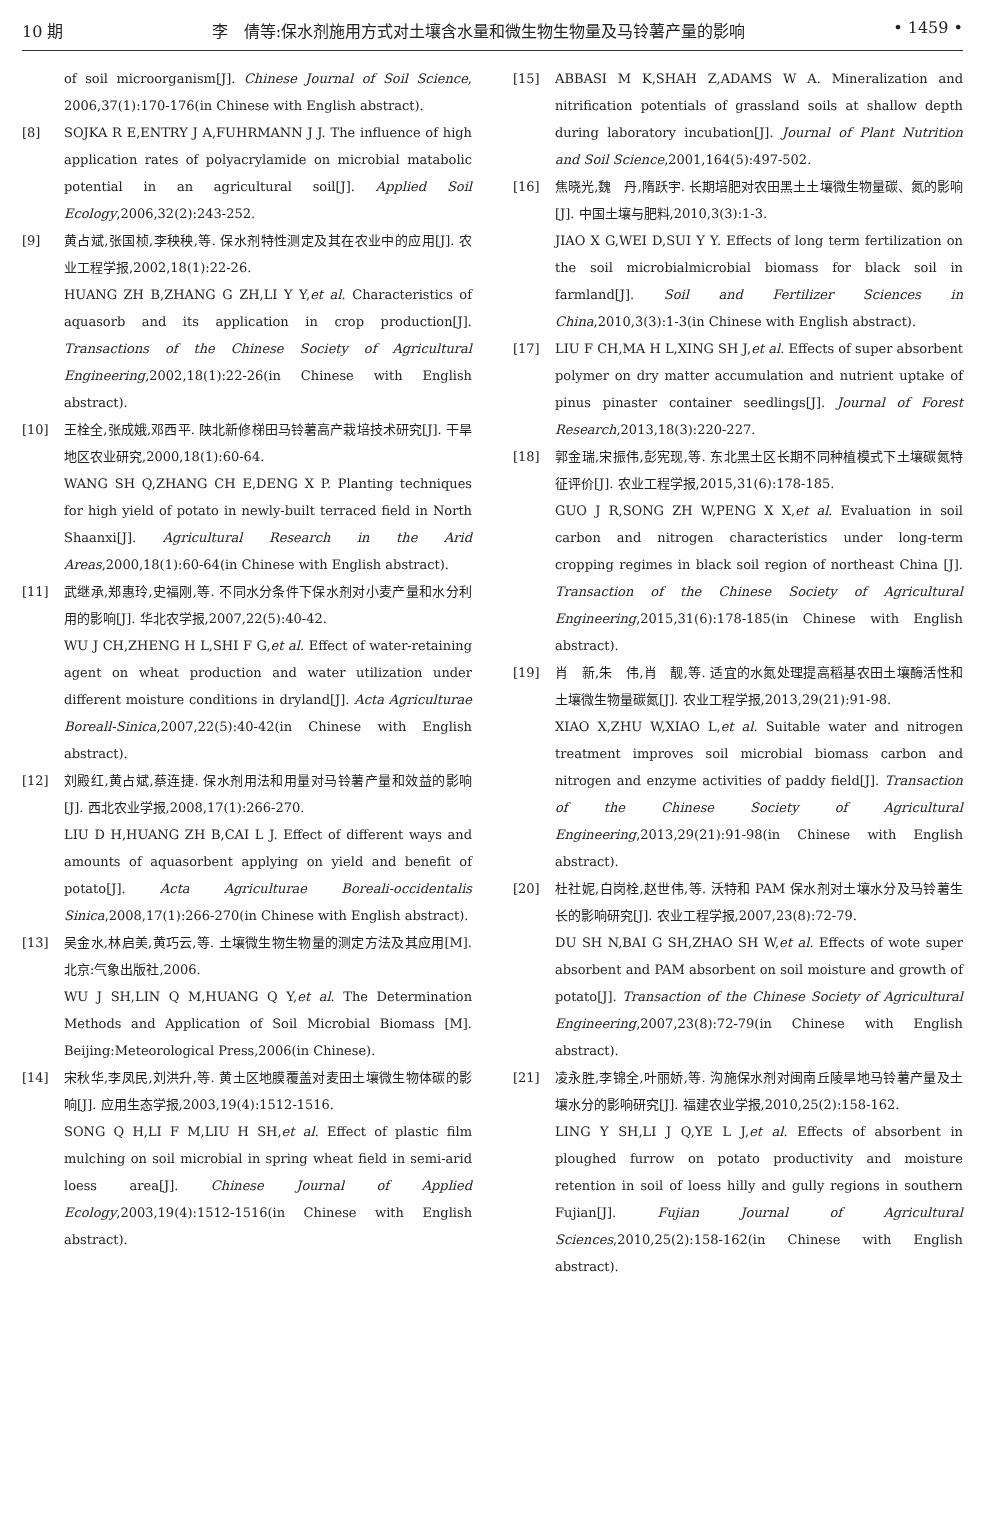10 期 李　倩等:保水剂施用方式对土壤含水量和微生物生物量及马铃薯产量的影响 • 1459 •
of soil microorganism[J]. Chinese Journal of Soil Science, 2006,37(1):170-176(in Chinese with English abstract).
[8] SOJKA R E,ENTRY J A,FUHRMANN J J. The influence of high application rates of polyacrylamide on microbial matabolic potential in an agricultural soil[J]. Applied Soil Ecology,2006,32(2):243-252.
[9] 黄占斌,张国桢,李秧秧,等. 保水剂特性测定及其在农业中的应用[J]. 农业工程学报,2002,18(1):22-26.
HUANG ZH B,ZHANG G ZH,LI Y Y,et al. Characteristics of aquasorb and its application in crop production[J]. Transactions of the Chinese Society of Agricultural Engineering,2002,18(1):22-26(in Chinese with English abstract).
[10] 王栓全,张成娥,邓西平. 陕北新修梯田马铃薯高产栽培技术研究[J]. 干旱地区农业研究,2000,18(1):60-64.
WANG SH Q,ZHANG CH E,DENG X P. Planting techniques for high yield of potato in newly-built terraced field in North Shaanxi[J]. Agricultural Research in the Arid Areas,2000,18(1):60-64(in Chinese with English abstract).
[11] 武继承,郑惠玲,史福刚,等. 不同水分条件下保水剂对小麦产量和水分利用的影响[J]. 华北农学报,2007,22(5):40-42.
WU J CH,ZHENG H L,SHI F G,et al. Effect of water-retaining agent on wheat production and water utilization under different moisture conditions in dryland[J]. Acta Agriculturae Boreall-Sinica,2007,22(5):40-42(in Chinese with English abstract).
[12] 刘殿红,黄占斌,蔡连捷. 保水剂用法和用量对马铃薯产量和效益的影响[J]. 西北农业学报,2008,17(1):266-270.
LIU D H,HUANG ZH B,CAI L J. Effect of different ways and amounts of aquasorbent applying on yield and benefit of potato[J]. Acta Agriculturae Boreali-occidentalis Sinica,2008,17(1):266-270(in Chinese with English abstract).
[13] 吴金水,林启美,黄巧云,等. 土壤微生物生物量的测定方法及其应用[M]. 北京:气象出版社,2006.
WU J SH,LIN Q M,HUANG Q Y,et al. The Determination Methods and Application of Soil Microbial Biomass [M]. Beijing:Meteorological Press,2006(in Chinese).
[14] 宋秋华,李凤民,刘洪升,等. 黄土区地膜覆盖对麦田土壤微生物体碳的影响[J]. 应用生态学报,2003,19(4):1512-1516.
SONG Q H,LI F M,LIU H SH,et al. Effect of plastic film mulching on soil microbial in spring wheat field in semi-arid loess area[J]. Chinese Journal of Applied Ecology,2003,19(4):1512-1516(in Chinese with English abstract).
[15] ABBASI M K,SHAH Z,ADAMS W A. Mineralization and nitrification potentials of grassland soils at shallow depth during laboratory incubation[J]. Journal of Plant Nutrition and Soil Science,2001,164(5):497-502.
[16] 焦晓光,魏　丹,隋跃宇. 长期培肥对农田黑土土壤微生物量碳、氮的影响[J]. 中国土壤与肥料,2010,3(3):1-3.
JIAO X G,WEI D,SUI Y Y. Effects of long term fertilization on the soil microbialmicrobial biomass for black soil in farmland[J]. Soil and Fertilizer Sciences in China,2010,3(3):1-3(in Chinese with English abstract).
[17] LIU F CH,MA H L,XING SH J,et al. Effects of super absorbent polymer on dry matter accumulation and nutrient uptake of pinus pinaster container seedlings[J]. Journal of Forest Research,2013,18(3):220-227.
[18] 郭金瑞,宋振伟,彭宪现,等. 东北黑土区长期不同种植模式下土壤碳氮特征评价[J]. 农业工程学报,2015,31(6):178-185.
GUO J R,SONG ZH W,PENG X X,et al. Evaluation in soil carbon and nitrogen characteristics under long-term cropping regimes in black soil region of northeast China [J]. Transaction of the Chinese Society of Agricultural Engineering,2015,31(6):178-185(in Chinese with English abstract).
[19] 肖　新,朱　伟,肖　靓,等. 适宜的水氮处理提高稻基农田土壤酶活性和土壤微生物量碳氮[J]. 农业工程学报,2013,29(21):91-98.
XIAO X,ZHU W,XIAO L,et al. Suitable water and nitrogen treatment improves soil microbial biomass carbon and nitrogen and enzyme activities of paddy field[J]. Transaction of the Chinese Society of Agricultural Engineering,2013,29(21):91-98(in Chinese with English abstract).
[20] 杜社妮,白岗栓,赵世伟,等. 沃特和 PAM 保水剂对土壤水分及马铃薯生长的影响研究[J]. 农业工程学报,2007,23(8):72-79.
DU SH N,BAI G SH,ZHAO SH W,et al. Effects of wote super absorbent and PAM absorbent on soil moisture and growth of potato[J]. Transaction of the Chinese Society of Agricultural Engineering,2007,23(8):72-79(in Chinese with English abstract).
[21] 凌永胜,李锦全,叶丽娇,等. 沟施保水剂对闽南丘陵旱地马铃薯产量及土壤水分的影响研究[J]. 福建农业学报,2010,25(2):158-162.
LING Y SH,LI J Q,YE L J,et al. Effects of absorbent in ploughed furrow on potato productivity and moisture retention in soil of loess hilly and gully regions in southern Fujian[J]. Fujian Journal of Agricultural Sciences,2010,25(2):158-162(in Chinese with English abstract).